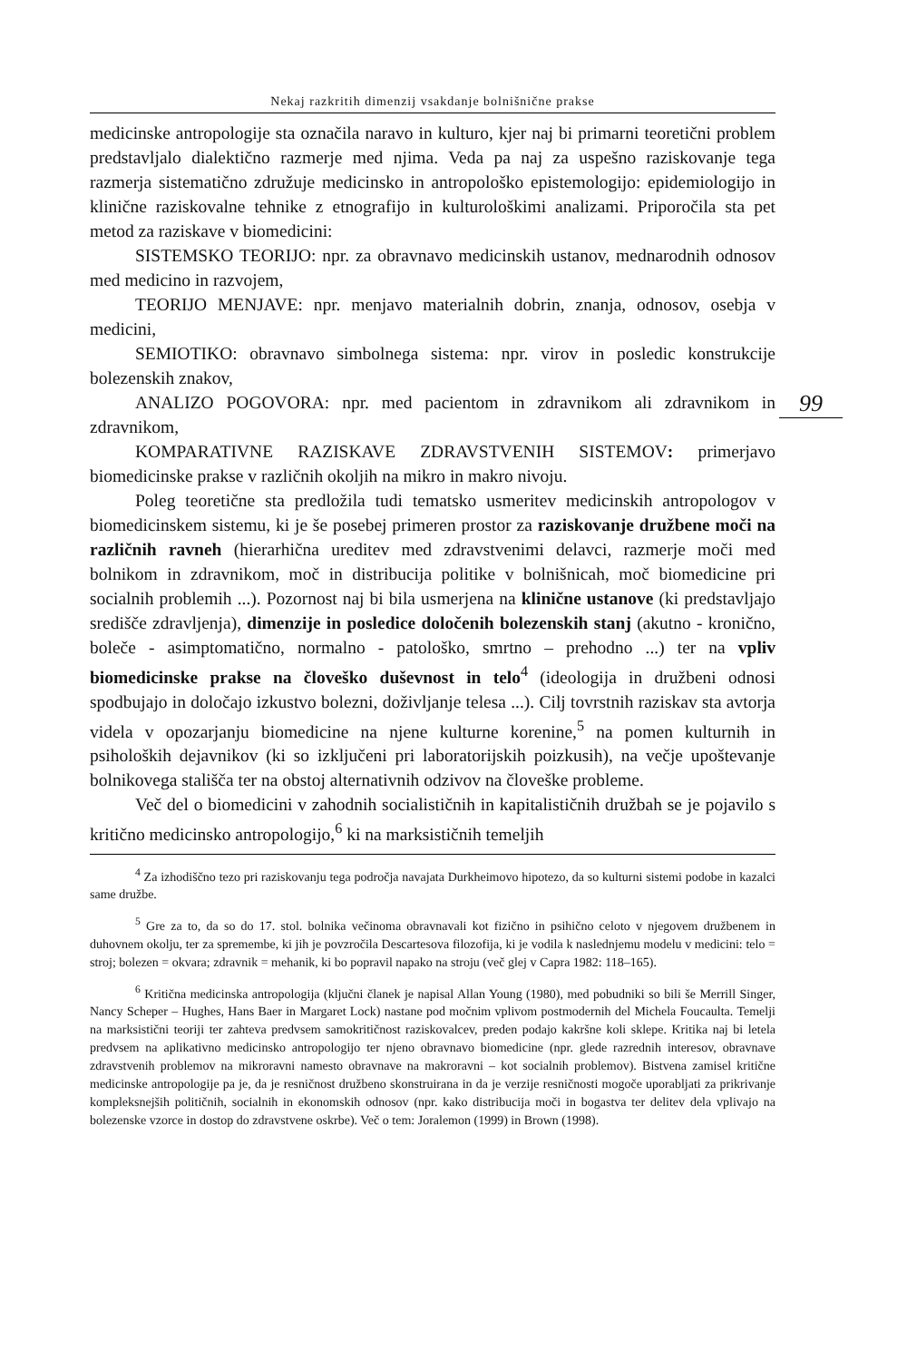Nekaj razkritih dimenzij vsakdanje bolnišnične prakse
99
medicinske antropologije sta označila naravo in kulturo, kjer naj bi primarni teoretični problem predstavljalo dialektično razmerje med njima. Veda pa naj za uspešno raziskovanje tega razmerja sistematično združuje medicinsko in antropološko epistemologijo: epidemiologijo in klinične raziskovalne tehnike z etnografijo in kulturološkimi analizami. Priporočila sta pet metod za raziskave v biomedicini:
SISTEMSKO TEORIJO: npr. za obravnavo medicinskih ustanov, mednarodnih odnosov med medicino in razvojem,
TEORIJO MENJAVE: npr. menjavo materialnih dobrin, znanja, odnosov, osebja v medicini,
SEMIOTIKO: obravnavo simbolnega sistema: npr. virov in posledic konstrukcije bolezenskih znakov,
ANALIZO POGOVORA: npr. med pacientom in zdravnikom ali zdravnikom in zdravnikom,
KOMPARATIVNE RAZISKAVE ZDRAVSTVENIH SISTEMOV: primerjavo biomedicinske prakse v različnih okoljih na mikro in makro nivoju.
Poleg teoretične sta predložila tudi tematsko usmeritev medicinskih antropologov v biomedicinskem sistemu, ki je še posebej primeren prostor za raziskovanje družbene moči na različnih ravneh (hierarhična ureditev med zdravstvenimi delavci, razmerje moči med bolnikom in zdravnikom, moč in distribucija politike v bolnišnicah, moč biomedicine pri socialnih problemih ...). Pozornost naj bi bila usmerjena na klinične ustanove (ki predstavljajo središče zdravljenja), dimenzije in posledice določenih bolezenskih stanj (akutno - kronično, boleče - asimptomatično, normalno - patološko, smrtno – prehodno ...) ter na vpliv biomedicinske prakse na človeško duševnost in telo<sup>4</sup> (ideologija in družbeni odnosi spodbujajo in določajo izkustvo bolezni, doživljanje telesa ...). Cilj tovrstnih raziskav sta avtorja videla v opozarjanju biomedicine na njene kulturne korenine,<sup>5</sup> na pomen kulturnih in psiholoških dejavnikov (ki so izključeni pri laboratorijskih poizkusih), na večje upoštevanje bolnikovega stališča ter na obstoj alternativnih odzivov na človeške probleme.
Več del o biomedicini v zahodnih socialističnih in kapitalističnih družbah se je pojavilo s kritično medicinsko antropologijo,<sup>6</sup> ki na marksističnih temeljih
<sup>4</sup> Za izhodiščno tezo pri raziskovanju tega področja navajata Durkheimovo hipotezo, da so kulturni sistemi podobe in kazalci same družbe.
<sup>5</sup> Gre za to, da so do 17. stol. bolnika večinoma obravnavali kot fizično in psihično celoto v njegovem družbenem in duhovnem okolju, ter za spremembe, ki jih je povzročila Descartesova filozofija, ki je vodila k naslednjemu modelu v medicini: telo = stroj; bolezen = okvara; zdravnik = mehanik, ki bo popravil napako na stroju (več glej v Capra 1982: 118–165).
<sup>6</sup> Kritična medicinska antropologija (ključni članek je napisal Allan Young (1980), med pobudniki so bili še Merrill Singer, Nancy Scheper – Hughes, Hans Baer in Margaret Lock) nastane pod močnim vplivom postmodernih del Michela Foucaulta. Temelji na marksistični teoriji ter zahteva predvsem samokritičnost raziskovalcev, preden podajo kakršne koli sklepe. Kritika naj bi letela predvsem na aplikativno medicinsko antropologijo ter njeno obravnavo biomedicine (npr. glede razrednih interesov, obravnave zdravstvenih problemov na mikroravni namesto obravnave na makroravni – kot socialnih problemov). Bistvena zamisel kritične medicinske antropologije pa je, da je resničnost družbeno skonstruirana in da je verzije resničnosti mogoče uporabljati za prikrivanje kompleksnejših političnih, socialnih in ekonomskih odnosov (npr. kako distribucija moči in bogastva ter delitev dela vplivajo na bolezenske vzorce in dostop do zdravstvene oskrbe). Več o tem: Joralemon (1999) in Brown (1998).